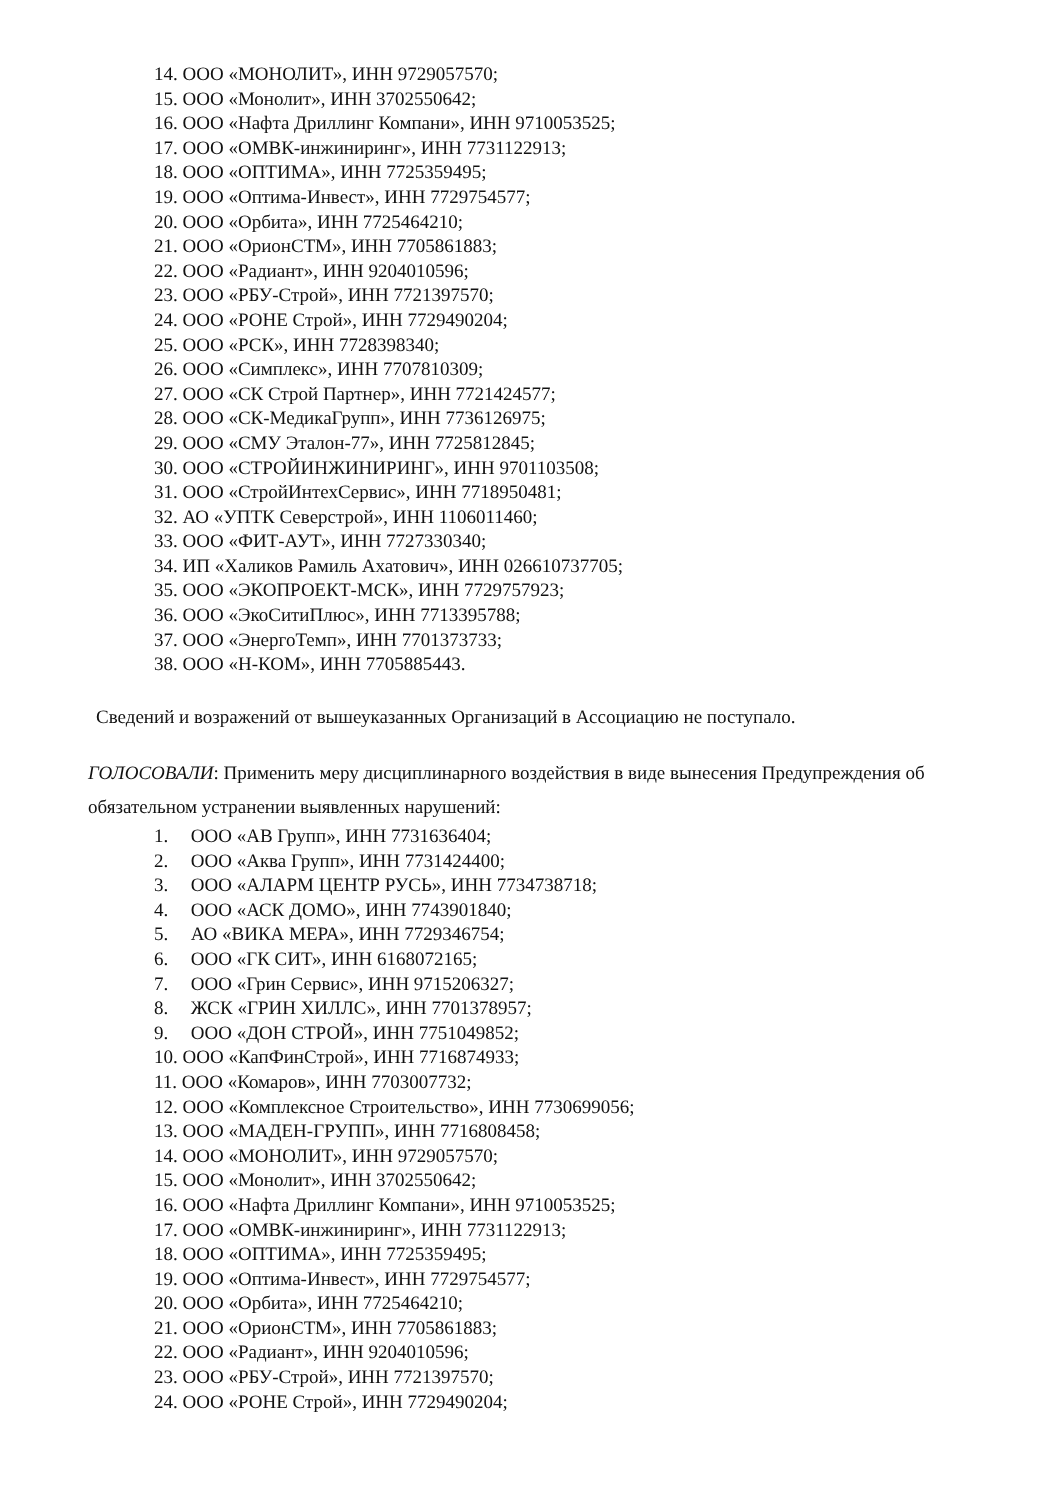14. ООО «МОНОЛИТ», ИНН 9729057570;
15. ООО «Монолит», ИНН 3702550642;
16. ООО «Нафта Дриллинг Компани», ИНН 9710053525;
17. ООО «ОМВК-инжиниринг», ИНН 7731122913;
18. ООО «ОПТИМА», ИНН 7725359495;
19. ООО «Оптима-Инвест», ИНН 7729754577;
20. ООО «Орбита», ИНН 7725464210;
21. ООО «ОрионСТМ», ИНН 7705861883;
22. ООО «Радиант», ИНН 9204010596;
23. ООО «РБУ-Строй», ИНН 7721397570;
24. ООО «РОНЕ Строй», ИНН 7729490204;
25. ООО «РСК», ИНН 7728398340;
26. ООО «Симплекс», ИНН 7707810309;
27. ООО «СК Строй Партнер», ИНН 7721424577;
28. ООО «СК-МедикаГрупп», ИНН 7736126975;
29. ООО «СМУ Эталон-77», ИНН 7725812845;
30. ООО «СТРОЙИНЖИНИРИНГ», ИНН 9701103508;
31. ООО «СтройИнтехСервис», ИНН 7718950481;
32. АО «УПТК Северстрой», ИНН 1106011460;
33. ООО «ФИТ-АУТ», ИНН 7727330340;
34. ИП «Халиков Рамиль Ахатович», ИНН 026610737705;
35. ООО «ЭКОПРОЕКТ-МСК», ИНН 7729757923;
36. ООО «ЭкоСитиПлюс», ИНН 7713395788;
37. ООО «ЭнергоТемп», ИНН 7701373733;
38. ООО «Н-КОМ», ИНН 7705885443.
Сведений и возражений от вышеуказанных Организаций в Ассоциацию не поступало.
ГОЛОСОВАЛИ: Применить меру дисциплинарного воздействия в виде вынесения Предупреждения об обязательном устранении выявленных нарушений:
1. ООО «АВ Групп», ИНН 7731636404;
2. ООО «Аква Групп», ИНН 7731424400;
3. ООО «АЛАРМ ЦЕНТР РУСЬ», ИНН 7734738718;
4. ООО «АСК ДОМО», ИНН 7743901840;
5. АО «ВИКА МЕРА», ИНН 7729346754;
6. ООО «ГК СИТ», ИНН 6168072165;
7. ООО «Грин Сервис», ИНН 9715206327;
8. ЖСК «ГРИН ХИЛЛС», ИНН 7701378957;
9. ООО «ДОН СТРОЙ», ИНН 7751049852;
10. ООО «КапФинСтрой», ИНН 7716874933;
11. ООО «Комаров», ИНН 7703007732;
12. ООО «Комплексное Строительство», ИНН 7730699056;
13. ООО «МАДЕН-ГРУПП», ИНН 7716808458;
14. ООО «МОНОЛИТ», ИНН 9729057570;
15. ООО «Монолит», ИНН 3702550642;
16. ООО «Нафта Дриллинг Компани», ИНН 9710053525;
17. ООО «ОМВК-инжиниринг», ИНН 7731122913;
18. ООО «ОПТИМА», ИНН 7725359495;
19. ООО «Оптима-Инвест», ИНН 7729754577;
20. ООО «Орбита», ИНН 7725464210;
21. ООО «ОрионСТМ», ИНН 7705861883;
22. ООО «Радиант», ИНН 9204010596;
23. ООО «РБУ-Строй», ИНН 7721397570;
24. ООО «РОНЕ Строй», ИНН 7729490204;